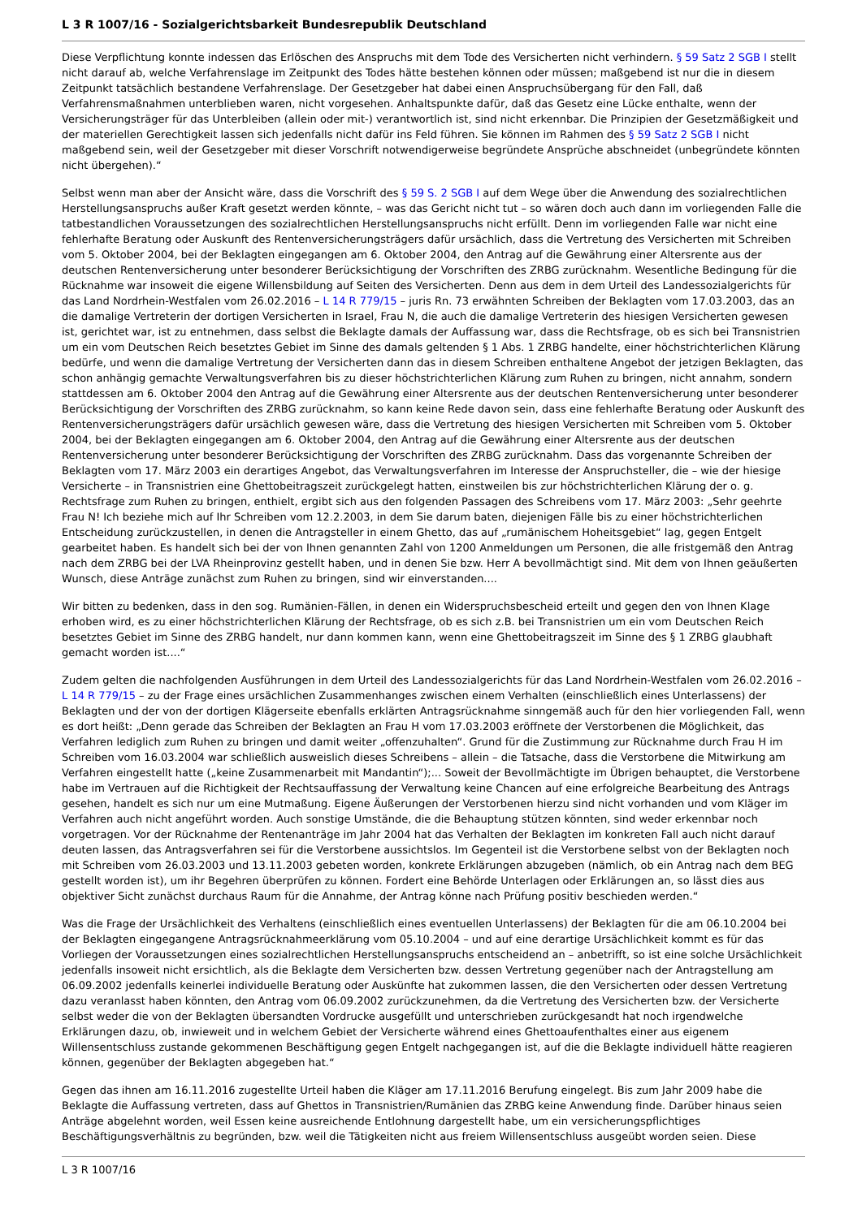L 3 R 1007/16 - Sozialgerichtsbarkeit Bundesrepublik Deutschland
Diese Verpflichtung konnte indessen das Erlöschen des Anspruchs mit dem Tode des Versicherten nicht verhindern. § 59 Satz 2 SGB I stellt nicht darauf ab, welche Verfahrenslage im Zeitpunkt des Todes hätte bestehen können oder müssen; maßgebend ist nur die in diesem Zeitpunkt tatsächlich bestandene Verfahrenslage. Der Gesetzgeber hat dabei einen Anspruchsübergang für den Fall, daß Verfahrensmaßnahmen unterblieben waren, nicht vorgesehen. Anhaltspunkte dafür, daß das Gesetz eine Lücke enthalte, wenn der Versicherungsträger für das Unterbleiben (allein oder mit-) verantwortlich ist, sind nicht erkennbar. Die Prinzipien der Gesetzmäßigkeit und der materiellen Gerechtigkeit lassen sich jedenfalls nicht dafür ins Feld führen. Sie können im Rahmen des § 59 Satz 2 SGB I nicht maßgebend sein, weil der Gesetzgeber mit dieser Vorschrift notwendigerweise begründete Ansprüche abschneidet (unbegründete könnten nicht übergehen).“
Selbst wenn man aber der Ansicht wäre, dass die Vorschrift des § 59 S. 2 SGB I auf dem Wege über die Anwendung des sozialrechtlichen Herstellungsanspruchs außer Kraft gesetzt werden könnte, – was das Gericht nicht tut – so wären doch auch dann im vorliegenden Falle die tatbestandlichen Voraussetzungen des sozialrechtlichen Herstellungsanspruchs nicht erfüllt. Denn im vorliegenden Falle war nicht eine fehlerhafte Beratung oder Auskunft des Rentenversicherungsträgers dafür ursächlich, dass die Vertretung des Versicherten mit Schreiben vom 5. Oktober 2004, bei der Beklagten eingegangen am 6. Oktober 2004, den Antrag auf die Gewährung einer Altersrente aus der deutschen Rentenversicherung unter besonderer Berücksichtigung der Vorschriften des ZRBG zurücknahm. Wesentliche Bedingung für die Rücknahme war insoweit die eigene Willensbildung auf Seiten des Versicherten. Denn aus dem in dem Urteil des Landessozialgerichts für das Land Nordrhein-Westfalen vom 26.02.2016 – L 14 R 779/15 – juris Rn. 73 erwähnten Schreiben der Beklagten vom 17.03.2003, das an die damalige Vertreterin der dortigen Versicherten in Israel, Frau N, die auch die damalige Vertreterin des hiesigen Versicherten gewesen ist, gerichtet war, ist zu entnehmen, dass selbst die Beklagte damals der Auffassung war, dass die Rechtsfrage, ob es sich bei Transnistrien um ein vom Deutschen Reich besetztes Gebiet im Sinne des damals geltenden § 1 Abs. 1 ZRBG handelte, einer höchstrichterlichen Klärung bedürfe, und wenn die damalige Vertretung der Versicherten dann das in diesem Schreiben enthaltene Angebot der jetzigen Beklagten, das schon anhängig gemachte Verwaltungsverfahren bis zu dieser höchstrichterlichen Klärung zum Ruhen zu bringen, nicht annahm, sondern stattdessen am 6. Oktober 2004 den Antrag auf die Gewährung einer Altersrente aus der deutschen Rentenversicherung unter besonderer Berücksichtigung der Vorschriften des ZRBG zurücknahm, so kann keine Rede davon sein, dass eine fehlerhafte Beratung oder Auskunft des Rentenversicherungsträgers dafür ursächlich gewesen wäre, dass die Vertretung des hiesigen Versicherten mit Schreiben vom 5. Oktober 2004, bei der Beklagten eingegangen am 6. Oktober 2004, den Antrag auf die Gewährung einer Altersrente aus der deutschen Rentenversicherung unter besonderer Berücksichtigung der Vorschriften des ZRBG zurücknahm. Dass das vorgenannte Schreiben der Beklagten vom 17. März 2003 ein derartiges Angebot, das Verwaltungsverfahren im Interesse der Anspruchsteller, die – wie der hiesige Versicherte – in Transnistrien eine Ghettobeitragszeit zurückgelegt hatten, einstweilen bis zur höchstrichterlichen Klärung der o. g. Rechtsfrage zum Ruhen zu bringen, enthielt, ergibt sich aus den folgenden Passagen des Schreibens vom 17. März 2003: „Sehr geehrte Frau N! Ich beziehe mich auf Ihr Schreiben vom 12.2.2003, in dem Sie darum baten, diejenigen Fälle bis zu einer höchstrichterlichen Entscheidung zurückzustellen, in denen die Antragsteller in einem Ghetto, das auf „rumänischem Hoheitsgebiet“ lag, gegen Entgelt gearbeitet haben. Es handelt sich bei der von Ihnen genannten Zahl von 1200 Anmeldungen um Personen, die alle fristgemäß den Antrag nach dem ZRBG bei der LVA Rheinprovinz gestellt haben, und in denen Sie bzw. Herr A bevollmächtigt sind. Mit dem von Ihnen geäußerten Wunsch, diese Anträge zunächst zum Ruhen zu bringen, sind wir einverstanden....
Wir bitten zu bedenken, dass in den sog. Rumänien-Fällen, in denen ein Widerspruchsbescheid erteilt und gegen den von Ihnen Klage erhoben wird, es zu einer höchstrichterlichen Klärung der Rechtsfrage, ob es sich z.B. bei Transnistrien um ein vom Deutschen Reich besetztes Gebiet im Sinne des ZRBG handelt, nur dann kommen kann, wenn eine Ghettobeitragszeit im Sinne des § 1 ZRBG glaubhaft gemacht worden ist....“
Zudem gelten die nachfolgenden Ausführungen in dem Urteil des Landessozialgerichts für das Land Nordrhein-Westfalen vom 26.02.2016 – L 14 R 779/15 – zu der Frage eines ursächlichen Zusammenhanges zwischen einem Verhalten (einschließlich eines Unterlassens) der Beklagten und der von der dortigen Klägerseite ebenfalls erklärten Antragsrücknahme sinngemäß auch für den hier vorliegenden Fall, wenn es dort heißt: „Denn gerade das Schreiben der Beklagten an Frau H vom 17.03.2003 eröffnete der Verstorbenen die Möglichkeit, das Verfahren lediglich zum Ruhen zu bringen und damit weiter „offenzuhalten“. Grund für die Zustimmung zur Rücknahme durch Frau H im Schreiben vom 16.03.2004 war schließlich ausweislich dieses Schreibens – allein – die Tatsache, dass die Verstorbene die Mitwirkung am Verfahren eingestellt hatte („keine Zusammenarbeit mit Mandantin“);... Soweit der Bevollmächtigte im Übrigen behauptet, die Verstorbene habe im Vertrauen auf die Richtigkeit der Rechtsauffassung der Verwaltung keine Chancen auf eine erfolgreiche Bearbeitung des Antrags gesehen, handelt es sich nur um eine Mutmaßung. Eigene Äußerungen der Verstorbenen hierzu sind nicht vorhanden und vom Kläger im Verfahren auch nicht angeführt worden. Auch sonstige Umstände, die die Behauptung stützen könnten, sind weder erkennbar noch vorgetragen. Vor der Rücknahme der Rentenanträge im Jahr 2004 hat das Verhalten der Beklagten im konkreten Fall auch nicht darauf deuten lassen, das Antragsverfahren sei für die Verstorbene aussichtslos. Im Gegenteil ist die Verstorbene selbst von der Beklagten noch mit Schreiben vom 26.03.2003 und 13.11.2003 gebeten worden, konkrete Erklärungen abzugeben (nämlich, ob ein Antrag nach dem BEG gestellt worden ist), um ihr Begehren überprüfen zu können. Fordert eine Behörde Unterlagen oder Erklärungen an, so lässt dies aus objektiver Sicht zunächst durchaus Raum für die Annahme, der Antrag könne nach Prüfung positiv beschieden werden.“
Was die Frage der Ursächlichkeit des Verhaltens (einschließlich eines eventuellen Unterlassens) der Beklagten für die am 06.10.2004 bei der Beklagten eingegangene Antragsrücknahmeerklärung vom 05.10.2004 – und auf eine derartige Ursächlichkeit kommt es für das Vorliegen der Voraussetzungen eines sozialrechtlichen Herstellungsanspruchs entscheidend an – anbetrifft, so ist eine solche Ursächlichkeit jedenfalls insoweit nicht ersichtlich, als die Beklagte dem Versicherten bzw. dessen Vertretung gegenüber nach der Antragstellung am 06.09.2002 jedenfalls keinerlei individuelle Beratung oder Auskünfte hat zukommen lassen, die den Versicherten oder dessen Vertretung dazu veranlasst haben könnten, den Antrag vom 06.09.2002 zurückzunehmen, da die Vertretung des Versicherten bzw. der Versicherte selbst weder die von der Beklagten übersandten Vordrucke ausgefüllt und unterschrieben zurückgesandt hat noch irgendwelche Erklärungen dazu, ob, inwieweit und in welchem Gebiet der Versicherte während eines Ghettoaufenthaltes einer aus eigenem Willensentschluss zustande gekommenen Beschäftigung gegen Entgelt nachgegangen ist, auf die die Beklagte individuell hätte reagieren können, gegenüber der Beklagten abgegeben hat.“
Gegen das ihnen am 16.11.2016 zugestellte Urteil haben die Kläger am 17.11.2016 Berufung eingelegt. Bis zum Jahr 2009 habe die Beklagte die Auffassung vertreten, dass auf Ghettos in Transnistrien/Rumänien das ZRBG keine Anwendung finde. Darüber hinaus seien Anträge abgelehnt worden, weil Essen keine ausreichende Entlohnung dargestellt habe, um ein versicherungspflichtiges Beschäftigungsverhältnis zu begründen, bzw. weil die Tätigkeiten nicht aus freiem Willensentschluss ausgeübt worden seien. Diese
L 3 R 1007/16